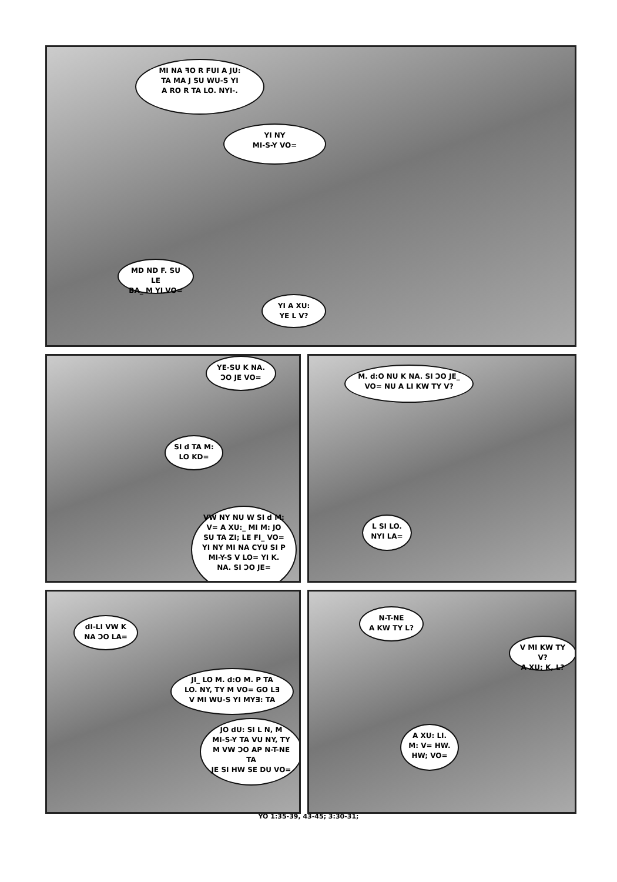MI NA ꟻO R FUI A JU:
TA MA J SU WU-S YI
A RO R TA LO. NYI-.
YI NY
MI-S-Y VO=
MD ND F. SU LE
BA_ M YI VO=
YI A XU:
YE L V?
YE-SU K NA.
ƆO JE VO=
SI d TA M:
LO KD=
VW NY NU W SI d M:
V= A XU:_ MI M: JO
SU TA ZI; LE FI_ VO=
YI NY MI NA CYU SI P
MI-Y-S V LO= YI K.
NA. SI ƆO JE=
M. d:O NU K NA. SI ƆO JE_
VO= NU A LI KW TY V?
L SI LO.
NYI LA=
dI-LI VW K
NA ƆO LA=
JI_ LO M. d:O M. P TA
LO. NY, TY M VO= GO LƎ
V MI WU-S YI MYƎ: TA
JO dU: SI L N, M
MI-S-Y TA VU NY, TY
M VW ƆO AP N-T-NE TA
JE SI HW SE DU VO=
N-T-NE
A KW TY L?
V MI KW TY V?
A XU: K, L?
A XU: LI.
M: V= HW.
HW; VO=
YO 1:35-39, 43-45; 3:30-31;